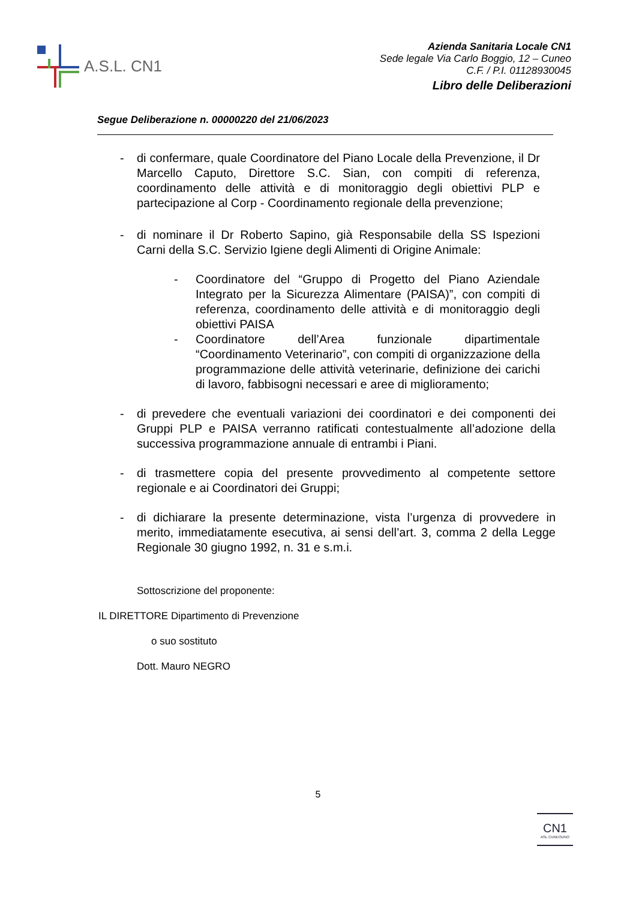A.S.L. CN1
Azienda Sanitaria Locale CN1
Sede legale Via Carlo Boggio, 12 – Cuneo
C.F. / P.I. 01128930045
Libro delle Deliberazioni
Segue Deliberazione n. 00000220 del 21/06/2023
- di confermare, quale Coordinatore del Piano Locale della Prevenzione, il Dr Marcello Caputo, Direttore S.C. Sian, con compiti di referenza, coordinamento delle attività e di monitoraggio degli obiettivi PLP e partecipazione al Corp - Coordinamento regionale della prevenzione;
- di nominare il Dr Roberto Sapino, già Responsabile della SS Ispezioni Carni della S.C. Servizio Igiene degli Alimenti di Origine Animale:
- Coordinatore del “Gruppo di Progetto del Piano Aziendale Integrato per la Sicurezza Alimentare (PAISA)”, con compiti di referenza, coordinamento delle attività e di monitoraggio degli obiettivi PAISA
- Coordinatore dell’Area funzionale dipartimentale “Coordinamento Veterinario”, con compiti di organizzazione della programmazione delle attività veterinarie, definizione dei carichi di lavoro, fabbisogni necessari e aree di miglioramento;
- di prevedere che eventuali variazioni dei coordinatori e dei componenti dei Gruppi PLP e PAISA verranno ratificati contestualmente all’adozione della successiva programmazione annuale di entrambi i Piani.
- di trasmettere copia del presente provvedimento al competente settore regionale e ai Coordinatori dei Gruppi;
- di dichiarare la presente determinazione, vista l’urgenza di provvedere in merito, immediatamente esecutiva, ai sensi dell’art. 3, comma 2 della Legge Regionale 30 giugno 1992, n. 31 e s.m.i.
Sottoscrizione del proponente:
IL DIRETTORE Dipartimento di Prevenzione
o suo sostituto
Dott. Mauro NEGRO
5
CN1
ASL CUNEOUNO